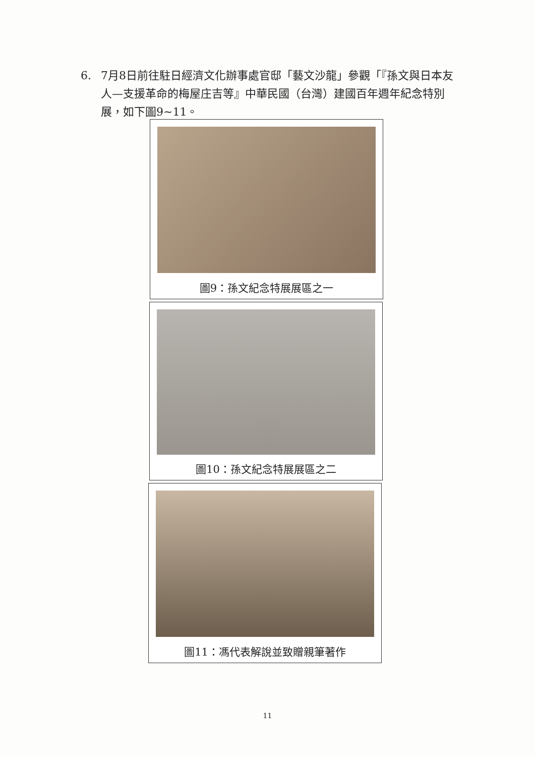6. 7月8日前往駐日經濟文化辦事處官邸「藝文沙龍」參觀「『孫文與日本友人—支援革命的梅屋庄吉等』中華民國（台灣）建國百年週年紀念特別展，如下圖9~11。
圖9：孫文紀念特展展區之一
圖10：孫文紀念特展展區之二
圖11：馮代表解說並致贈親筆著作
11